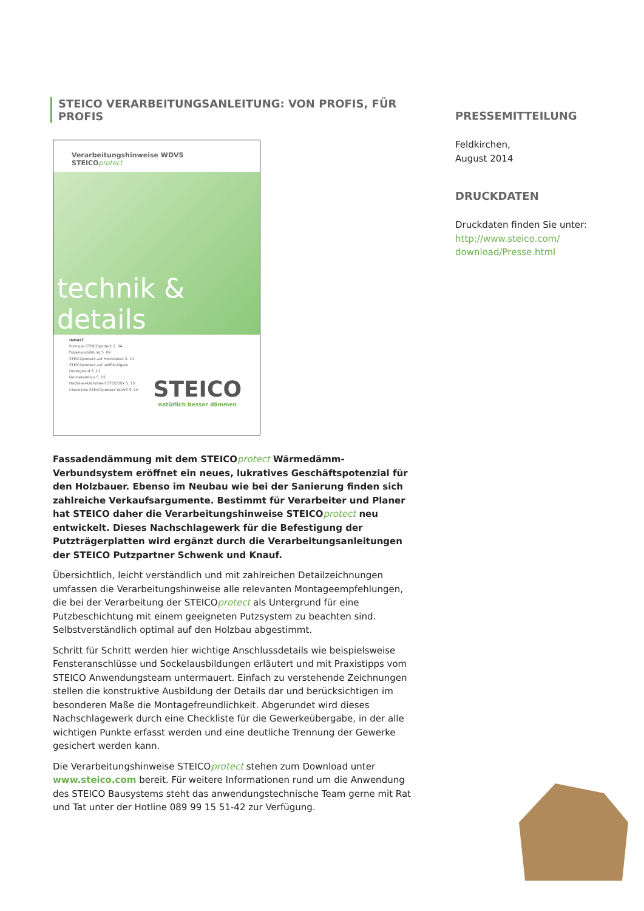STEICO VERARBEITUNGSANLEITUNG: VON PROFIS, FÜR PROFIS
Verarbeitungshinweise WDVS
STEICOprotect
technik & details
INHALT
Formate STEICOprotect S. 04
Fugenausbildung S. 09
STEICOprotect auf Holzstielen S. 11
STEICOprotect auf vollflächigem Untergrund S. 12
Fenstereinbau S. 15
Holzfaser-Dämmkeil STEICOfix S. 15
Checkliste STEICOprotect WDVS S. 20
STEICO
natürlich besser dämmen
Fassadendämmung mit dem STEICOprotect Wärmedämm-Verbundsystem eröffnet ein neues, lukratives Geschäftspotenzial für den Holzbauer. Ebenso im Neubau wie bei der Sanierung finden sich zahlreiche Verkaufs­argumente. Bestimmt für Verarbeiter und Planer hat STEICO daher die Verarbeitungshinweise STEICOprotect neu entwickelt. Dieses Nachschla­gewerk für die Befestigung der Putzträgerplatten wird ergänzt durch die Verarbeitungsanleitungen der STEICO Putzpartner Schwenk und Knauf.
Übersichtlich, leicht verständlich und mit zahlreichen Detailzeichnungen umfassen die Verarbeitungshinweise alle relevanten Montageempfeh­lungen, die bei der Verarbeitung der STEICOprotect als Untergrund für eine Putzbeschichtung mit einem geeigneten Putzsystem zu beachten sind. Selbstverständlich optimal auf den Holzbau abgestimmt.
Schritt für Schritt werden hier wichtige Anschlussdetails wie beispiels­weise Fensteranschlüsse und Sockelausbildungen erläutert und mit Praxis­tipps vom STEICO Anwendungsteam untermauert. Einfach zu verstehende Zeichnungen stellen die konstruktive Ausbildung der Details dar und berücksichtigen im besonderen Maße die Montagefreundlichkeit. Abge­rundet wird dieses Nachschlagewerk durch eine Checkliste für die Gewer­keübergabe, in der alle wichtigen Punkte erfasst werden und eine deut­liche Trennung der Gewerke gesichert werden kann.
Die Verarbeitungshinweise STEICOprotect stehen zum Download unter www.steico.com bereit. Für weitere Informationen rund um die Anwen­dung des STEICO Bausystems steht das anwendungstechnische Team gerne mit Rat und Tat unter der Hotline 089 99 15 51-42 zur Verfügung.
PRESSEMITTEILUNG
Feldkirchen,
August 2014
DRUCKDATEN
Druckdaten finden Sie unter:
http://www.steico.com/
download/Presse.html